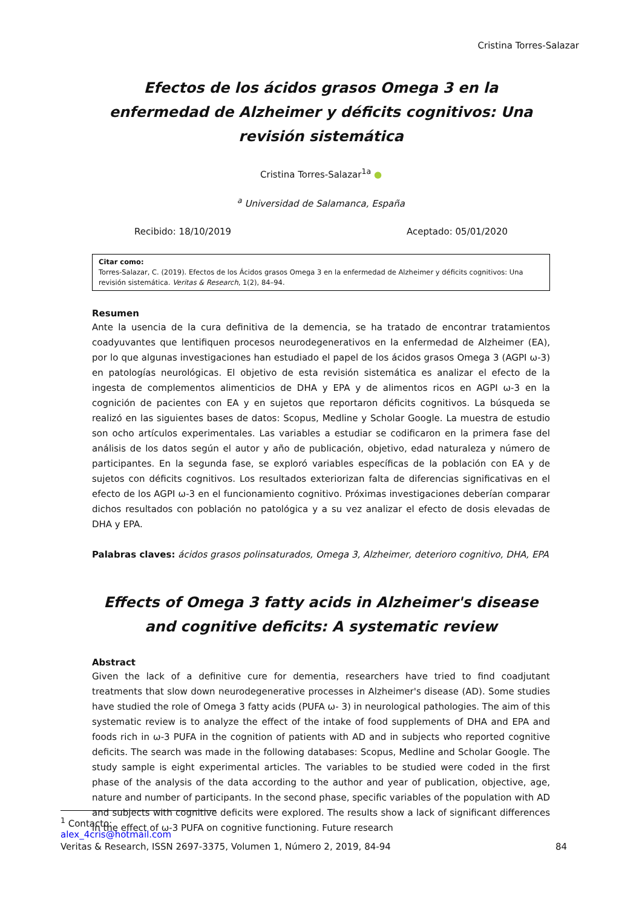Cristina Torres-Salazar
Efectos de los ácidos grasos Omega 3 en la enfermedad de Alzheimer y déficits cognitivos: Una revisión sistemática
Cristina Torres-Salazar<sup>1a</sup> ●
<sup>a</sup> Universidad de Salamanca, España
Recibido: 18/10/2019 Aceptado: 05/01/2020
Citar como:
Torres-Salazar, C. (2019). Efectos de los Ácidos grasos Omega 3 en la enfermedad de Alzheimer y déficits cognitivos: Una revisión sistemática. Veritas & Research, 1(2), 84–94.
Resumen
Ante la usencia de la cura definitiva de la demencia, se ha tratado de encontrar tratamientos coadyuvantes que lentifiquen procesos neurodegenerativos en la enfermedad de Alzheimer (EA), por lo que algunas investigaciones han estudiado el papel de los ácidos grasos Omega 3 (AGPI ω-3) en patologías neurológicas. El objetivo de esta revisión sistemática es analizar el efecto de la ingesta de complementos alimenticios de DHA y EPA y de alimentos ricos en AGPI ω-3 en la cognición de pacientes con EA y en sujetos que reportaron déficits cognitivos. La búsqueda se realizó en las siguientes bases de datos: Scopus, Medline y Scholar Google. La muestra de estudio son ocho artículos experimentales. Las variables a estudiar se codificaron en la primera fase del análisis de los datos según el autor y año de publicación, objetivo, edad naturaleza y número de participantes. En la segunda fase, se exploró variables específicas de la población con EA y de sujetos con déficits cognitivos. Los resultados exteriorizan falta de diferencias significativas en el efecto de los AGPI ω-3 en el funcionamiento cognitivo. Próximas investigaciones deberían comparar dichos resultados con población no patológica y a su vez analizar el efecto de dosis elevadas de DHA y EPA.
Palabras claves: ácidos grasos polinsaturados, Omega 3, Alzheimer, deterioro cognitivo, DHA, EPA
Effects of Omega 3 fatty acids in Alzheimer's disease and cognitive deficits: A systematic review
Abstract
Given the lack of a definitive cure for dementia, researchers have tried to find coadjutant treatments that slow down neurodegenerative processes in Alzheimer's disease (AD). Some studies have studied the role of Omega 3 fatty acids (PUFA ω- 3) in neurological pathologies. The aim of this systematic review is to analyze the effect of the intake of food supplements of DHA and EPA and foods rich in ω-3 PUFA in the cognition of patients with AD and in subjects who reported cognitive deficits. The search was made in the following databases: Scopus, Medline and Scholar Google. The study sample is eight experimental articles. The variables to be studied were coded in the first phase of the analysis of the data according to the author and year of publication, objective, age, nature and number of participants. In the second phase, specific variables of the population with AD and subjects with cognitive deficits were explored. The results show a lack of significant differences in the effect of ω-3 PUFA on cognitive functioning. Future research
<sup>1</sup> Contacto: alex_4cris@hotmail.com
Veritas & Research, ISSN 2697-3375, Volumen 1, Número 2, 2019, 84-94 84